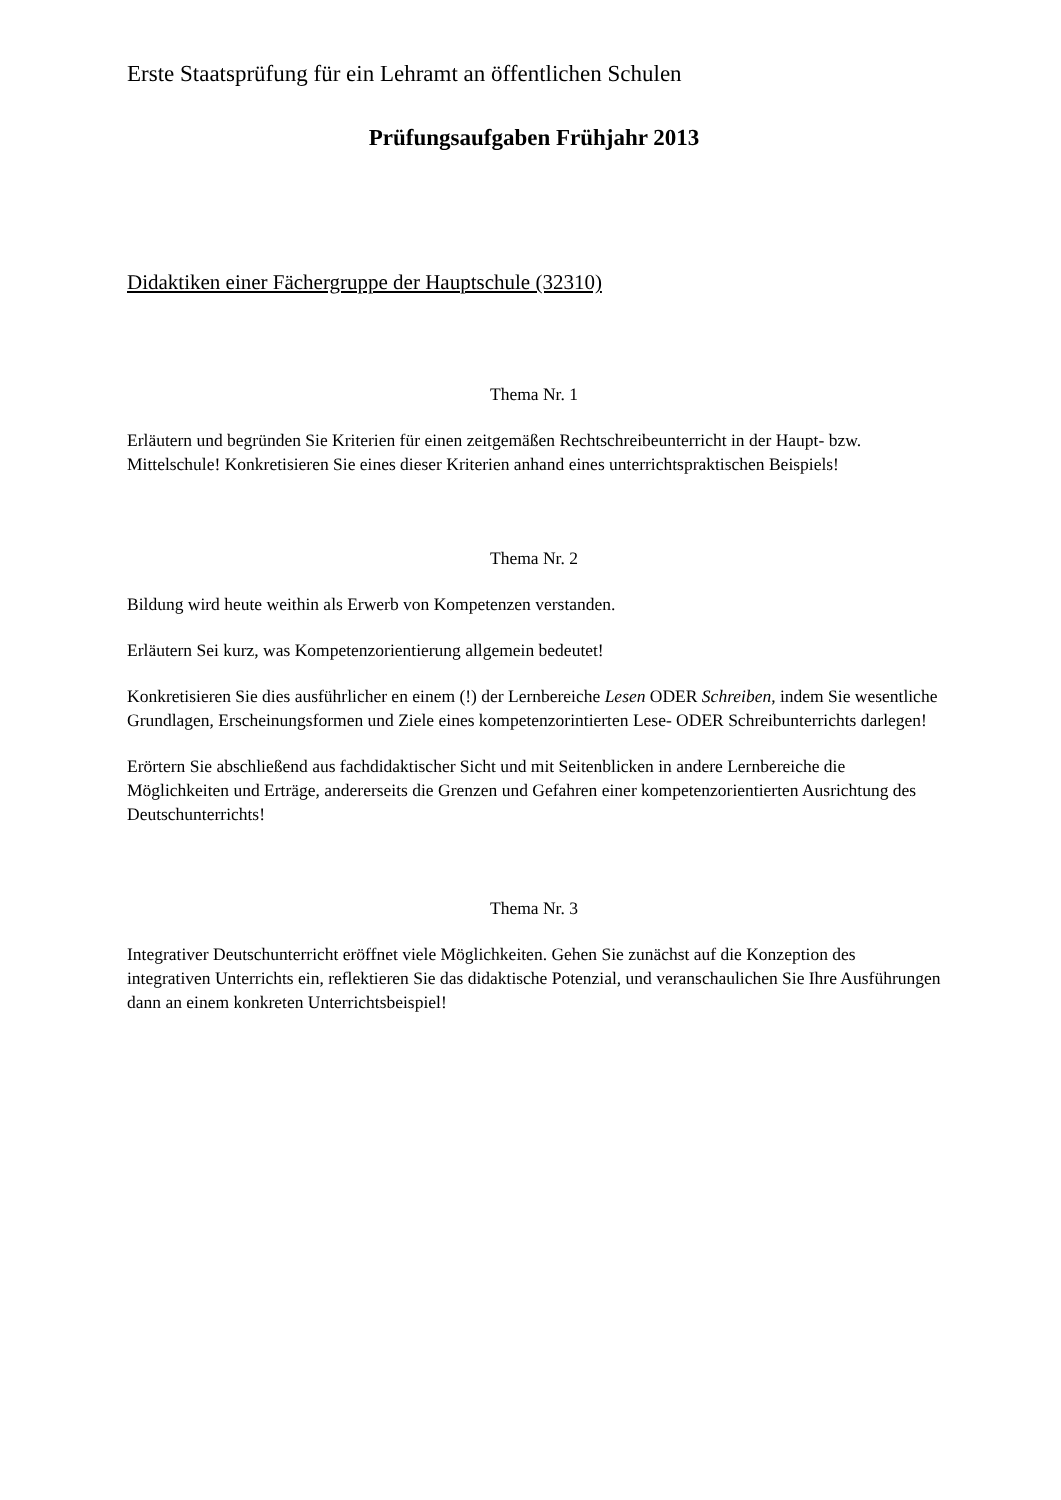Erste Staatsprüfung für ein Lehramt an öffentlichen Schulen
Prüfungsaufgaben Frühjahr 2013
Didaktiken einer Fächergruppe der Hauptschule (32310)
Thema Nr. 1
Erläutern und begründen Sie Kriterien für einen zeitgemäßen Rechtschreibeunterricht in der Haupt- bzw. Mittelschule! Konkretisieren Sie eines dieser Kriterien anhand eines unterrichtspraktischen Beispiels!
Thema Nr. 2
Bildung wird heute weithin als Erwerb von Kompetenzen verstanden.
Erläutern Sei kurz, was Kompetenzorientierung allgemein bedeutet!
Konkretisieren Sie dies ausführlicher en einem (!) der Lernbereiche Lesen ODER Schreiben, indem Sie wesentliche Grundlagen, Erscheinungsformen und Ziele eines kompetenzorintierten Lese- ODER Schreibunterrichts darlegen!
Erörtern Sie abschließend aus fachdidaktischer Sicht und mit Seitenblicken in andere Lernbereiche die Möglichkeiten und Erträge, andererseits die Grenzen und Gefahren einer kompetenzorientierten Ausrichtung des Deutschunterrichts!
Thema Nr. 3
Integrativer Deutschunterricht eröffnet viele Möglichkeiten. Gehen Sie zunächst auf die Konzeption des integrativen Unterrichts ein, reflektieren Sie das didaktische Potenzial, und veranschaulichen Sie Ihre Ausführungen dann an einem konkreten Unterrichtsbeispiel!